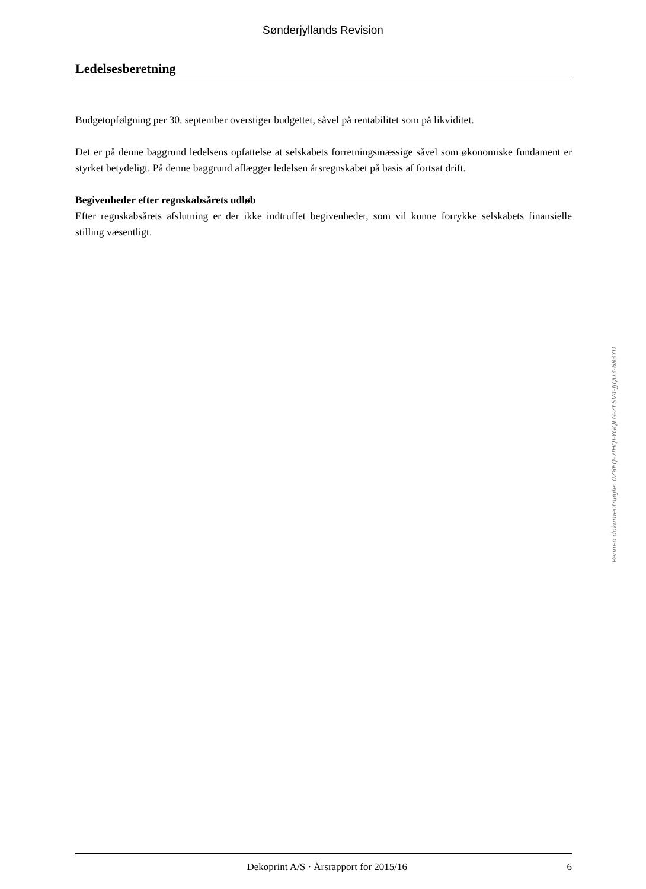Sønderjyllands Revision
Ledelsesberetning
Budgetopfølgning per 30. september overstiger budgettet, såvel på rentabilitet som på likviditet.
Det er på denne baggrund ledelsens opfattelse at selskabets forretningsmæssige såvel som økonomiske fundament er styrket betydeligt. På denne baggrund aflægger ledelsen årsregnskabet på basis af fortsat drift.
Begivenheder efter regnskabsårets udløb
Efter regnskabsårets afslutning er der ikke indtruffet begivenheder, som vil kunne forrykke selskabets finansielle stilling væsentligt.
Penneo dokumentnøgle: 0Z8EQ-7IHQI-YGQLG-ZLSV4-JJQU3-683YD
Dekoprint A/S · Årsrapport for 2015/16 6